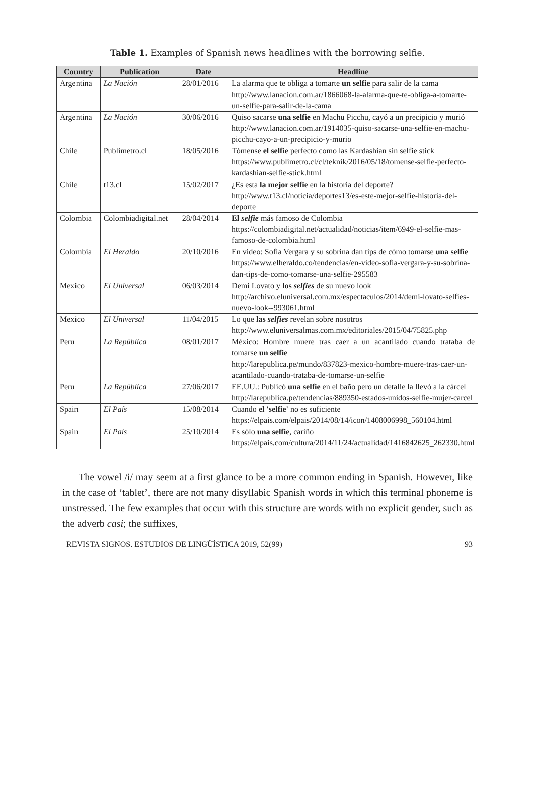Table 1. Examples of Spanish news headlines with the borrowing selfie.
| Country | Publication | Date | Headline |
| --- | --- | --- | --- |
| Argentina | La Nación | 28/01/2016 | La alarma que te obliga a tomarte un selfie para salir de la cama http://www.lanacion.com.ar/1866068-la-alarma-que-te-obliga-a-tomarte-un-selfie-para-salir-de-la-cama |
| Argentina | La Nación | 30/06/2016 | Quiso sacarse una selfie en Machu Picchu, cayó a un precipicio y murió http://www.lanacion.com.ar/1914035-quiso-sacarse-una-selfie-en-machu-picchu-cayo-a-un-precipicio-y-murio |
| Chile | Publimetro.cl | 18/05/2016 | Tómense el selfie perfecto como las Kardashian sin selfie stick https://www.publimetro.cl/cl/teknik/2016/05/18/tomense-selfie-perfecto-kardashian-selfie-stick.html |
| Chile | t13.cl | 15/02/2017 | ¿Es esta la mejor selfie en la historia del deporte? http://www.t13.cl/noticia/deportes13/es-este-mejor-selfie-historia-del-deporte |
| Colombia | Colombiadigital.net | 28/04/2014 | El selfie más famoso de Colombia https://colombiadigital.net/actualidad/noticias/item/6949-el-selfie-mas-famoso-de-colombia.html |
| Colombia | El Heraldo | 20/10/2016 | En video: Sofía Vergara y su sobrina dan tips de cómo tomarse una selfie https://www.elheraldo.co/tendencias/en-video-sofia-vergara-y-su-sobrina-dan-tips-de-como-tomarse-una-selfie-295583 |
| Mexico | El Universal | 06/03/2014 | Demi Lovato y los selfies de su nuevo look http://archivo.eluniversal.com.mx/espectaculos/2014/demi-lovato-selfies-nuevo-look--993061.html |
| Mexico | El Universal | 11/04/2015 | Lo que las selfies revelan sobre nosotros http://www.eluniversalmas.com.mx/editoriales/2015/04/75825.php |
| Peru | La República | 08/01/2017 | México: Hombre muere tras caer a un acantilado cuando trataba de tomarse un selfie http://larepublica.pe/mundo/837823-mexico-hombre-muere-tras-caer-un-acantilado-cuando-trataba-de-tomarse-un-selfie |
| Peru | La República | 27/06/2017 | EE.UU.: Publicó una selfie en el baño pero un detalle la llevó a la cárcel http://larepublica.pe/tendencias/889350-estados-unidos-selfie-mujer-carcel |
| Spain | El País | 15/08/2014 | Cuando el 'selfie' no es suficiente https://elpais.com/elpais/2014/08/14/icon/1408006998_560104.html |
| Spain | El País | 25/10/2014 | Es sólo una selfie , cariño https://elpais.com/cultura/2014/11/24/actualidad/1416842625_262330.html |
The vowel /i/ may seem at a first glance to be a more common ending in Spanish. However, like in the case of ‘tablet’, there are not many disyllabic Spanish words in which this terminal phoneme is unstressed. The few examples that occur with this structure are words with no explicit gender, such as the adverb casi; the suffixes,
REVISTA SIGNOS. ESTUDIOS DE LINGÜÍSTICA 2019, 52(99) 93